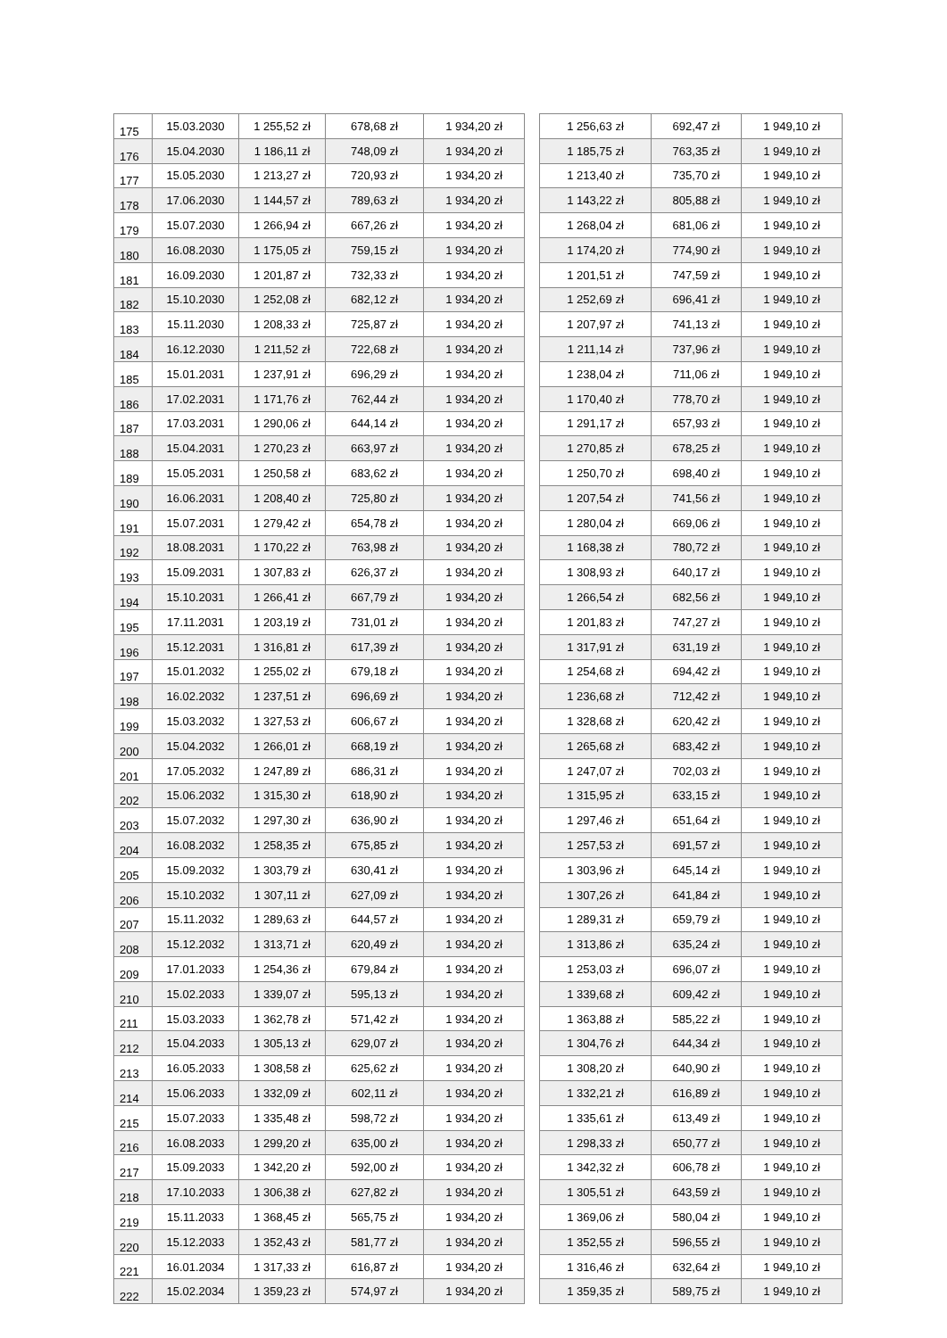| 175 | 15.03.2030 | 1 255,52 zł | 678,68 zł | 1 934,20 zł | | 1 256,63 zł | 692,47 zł | 1 949,10 zł |
| 176 | 15.04.2030 | 1 186,11 zł | 748,09 zł | 1 934,20 zł | | 1 185,75 zł | 763,35 zł | 1 949,10 zł |
| 177 | 15.05.2030 | 1 213,27 zł | 720,93 zł | 1 934,20 zł | | 1 213,40 zł | 735,70 zł | 1 949,10 zł |
| 178 | 17.06.2030 | 1 144,57 zł | 789,63 zł | 1 934,20 zł | | 1 143,22 zł | 805,88 zł | 1 949,10 zł |
| 179 | 15.07.2030 | 1 266,94 zł | 667,26 zł | 1 934,20 zł | | 1 268,04 zł | 681,06 zł | 1 949,10 zł |
| 180 | 16.08.2030 | 1 175,05 zł | 759,15 zł | 1 934,20 zł | | 1 174,20 zł | 774,90 zł | 1 949,10 zł |
| 181 | 16.09.2030 | 1 201,87 zł | 732,33 zł | 1 934,20 zł | | 1 201,51 zł | 747,59 zł | 1 949,10 zł |
| 182 | 15.10.2030 | 1 252,08 zł | 682,12 zł | 1 934,20 zł | | 1 252,69 zł | 696,41 zł | 1 949,10 zł |
| 183 | 15.11.2030 | 1 208,33 zł | 725,87 zł | 1 934,20 zł | | 1 207,97 zł | 741,13 zł | 1 949,10 zł |
| 184 | 16.12.2030 | 1 211,52 zł | 722,68 zł | 1 934,20 zł | | 1 211,14 zł | 737,96 zł | 1 949,10 zł |
| 185 | 15.01.2031 | 1 237,91 zł | 696,29 zł | 1 934,20 zł | | 1 238,04 zł | 711,06 zł | 1 949,10 zł |
| 186 | 17.02.2031 | 1 171,76 zł | 762,44 zł | 1 934,20 zł | | 1 170,40 zł | 778,70 zł | 1 949,10 zł |
| 187 | 17.03.2031 | 1 290,06 zł | 644,14 zł | 1 934,20 zł | | 1 291,17 zł | 657,93 zł | 1 949,10 zł |
| 188 | 15.04.2031 | 1 270,23 zł | 663,97 zł | 1 934,20 zł | | 1 270,85 zł | 678,25 zł | 1 949,10 zł |
| 189 | 15.05.2031 | 1 250,58 zł | 683,62 zł | 1 934,20 zł | | 1 250,70 zł | 698,40 zł | 1 949,10 zł |
| 190 | 16.06.2031 | 1 208,40 zł | 725,80 zł | 1 934,20 zł | | 1 207,54 zł | 741,56 zł | 1 949,10 zł |
| 191 | 15.07.2031 | 1 279,42 zł | 654,78 zł | 1 934,20 zł | | 1 280,04 zł | 669,06 zł | 1 949,10 zł |
| 192 | 18.08.2031 | 1 170,22 zł | 763,98 zł | 1 934,20 zł | | 1 168,38 zł | 780,72 zł | 1 949,10 zł |
| 193 | 15.09.2031 | 1 307,83 zł | 626,37 zł | 1 934,20 zł | | 1 308,93 zł | 640,17 zł | 1 949,10 zł |
| 194 | 15.10.2031 | 1 266,41 zł | 667,79 zł | 1 934,20 zł | | 1 266,54 zł | 682,56 zł | 1 949,10 zł |
| 195 | 17.11.2031 | 1 203,19 zł | 731,01 zł | 1 934,20 zł | | 1 201,83 zł | 747,27 zł | 1 949,10 zł |
| 196 | 15.12.2031 | 1 316,81 zł | 617,39 zł | 1 934,20 zł | | 1 317,91 zł | 631,19 zł | 1 949,10 zł |
| 197 | 15.01.2032 | 1 255,02 zł | 679,18 zł | 1 934,20 zł | | 1 254,68 zł | 694,42 zł | 1 949,10 zł |
| 198 | 16.02.2032 | 1 237,51 zł | 696,69 zł | 1 934,20 zł | | 1 236,68 zł | 712,42 zł | 1 949,10 zł |
| 199 | 15.03.2032 | 1 327,53 zł | 606,67 zł | 1 934,20 zł | | 1 328,68 zł | 620,42 zł | 1 949,10 zł |
| 200 | 15.04.2032 | 1 266,01 zł | 668,19 zł | 1 934,20 zł | | 1 265,68 zł | 683,42 zł | 1 949,10 zł |
| 201 | 17.05.2032 | 1 247,89 zł | 686,31 zł | 1 934,20 zł | | 1 247,07 zł | 702,03 zł | 1 949,10 zł |
| 202 | 15.06.2032 | 1 315,30 zł | 618,90 zł | 1 934,20 zł | | 1 315,95 zł | 633,15 zł | 1 949,10 zł |
| 203 | 15.07.2032 | 1 297,30 zł | 636,90 zł | 1 934,20 zł | | 1 297,46 zł | 651,64 zł | 1 949,10 zł |
| 204 | 16.08.2032 | 1 258,35 zł | 675,85 zł | 1 934,20 zł | | 1 257,53 zł | 691,57 zł | 1 949,10 zł |
| 205 | 15.09.2032 | 1 303,79 zł | 630,41 zł | 1 934,20 zł | | 1 303,96 zł | 645,14 zł | 1 949,10 zł |
| 206 | 15.10.2032 | 1 307,11 zł | 627,09 zł | 1 934,20 zł | | 1 307,26 zł | 641,84 zł | 1 949,10 zł |
| 207 | 15.11.2032 | 1 289,63 zł | 644,57 zł | 1 934,20 zł | | 1 289,31 zł | 659,79 zł | 1 949,10 zł |
| 208 | 15.12.2032 | 1 313,71 zł | 620,49 zł | 1 934,20 zł | | 1 313,86 zł | 635,24 zł | 1 949,10 zł |
| 209 | 17.01.2033 | 1 254,36 zł | 679,84 zł | 1 934,20 zł | | 1 253,03 zł | 696,07 zł | 1 949,10 zł |
| 210 | 15.02.2033 | 1 339,07 zł | 595,13 zł | 1 934,20 zł | | 1 339,68 zł | 609,42 zł | 1 949,10 zł |
| 211 | 15.03.2033 | 1 362,78 zł | 571,42 zł | 1 934,20 zł | | 1 363,88 zł | 585,22 zł | 1 949,10 zł |
| 212 | 15.04.2033 | 1 305,13 zł | 629,07 zł | 1 934,20 zł | | 1 304,76 zł | 644,34 zł | 1 949,10 zł |
| 213 | 16.05.2033 | 1 308,58 zł | 625,62 zł | 1 934,20 zł | | 1 308,20 zł | 640,90 zł | 1 949,10 zł |
| 214 | 15.06.2033 | 1 332,09 zł | 602,11 zł | 1 934,20 zł | | 1 332,21 zł | 616,89 zł | 1 949,10 zł |
| 215 | 15.07.2033 | 1 335,48 zł | 598,72 zł | 1 934,20 zł | | 1 335,61 zł | 613,49 zł | 1 949,10 zł |
| 216 | 16.08.2033 | 1 299,20 zł | 635,00 zł | 1 934,20 zł | | 1 298,33 zł | 650,77 zł | 1 949,10 zł |
| 217 | 15.09.2033 | 1 342,20 zł | 592,00 zł | 1 934,20 zł | | 1 342,32 zł | 606,78 zł | 1 949,10 zł |
| 218 | 17.10.2033 | 1 306,38 zł | 627,82 zł | 1 934,20 zł | | 1 305,51 zł | 643,59 zł | 1 949,10 zł |
| 219 | 15.11.2033 | 1 368,45 zł | 565,75 zł | 1 934,20 zł | | 1 369,06 zł | 580,04 zł | 1 949,10 zł |
| 220 | 15.12.2033 | 1 352,43 zł | 581,77 zł | 1 934,20 zł | | 1 352,55 zł | 596,55 zł | 1 949,10 zł |
| 221 | 16.01.2034 | 1 317,33 zł | 616,87 zł | 1 934,20 zł | | 1 316,46 zł | 632,64 zł | 1 949,10 zł |
| 222 | 15.02.2034 | 1 359,23 zł | 574,97 zł | 1 934,20 zł | | 1 359,35 zł | 589,75 zł | 1 949,10 zł |